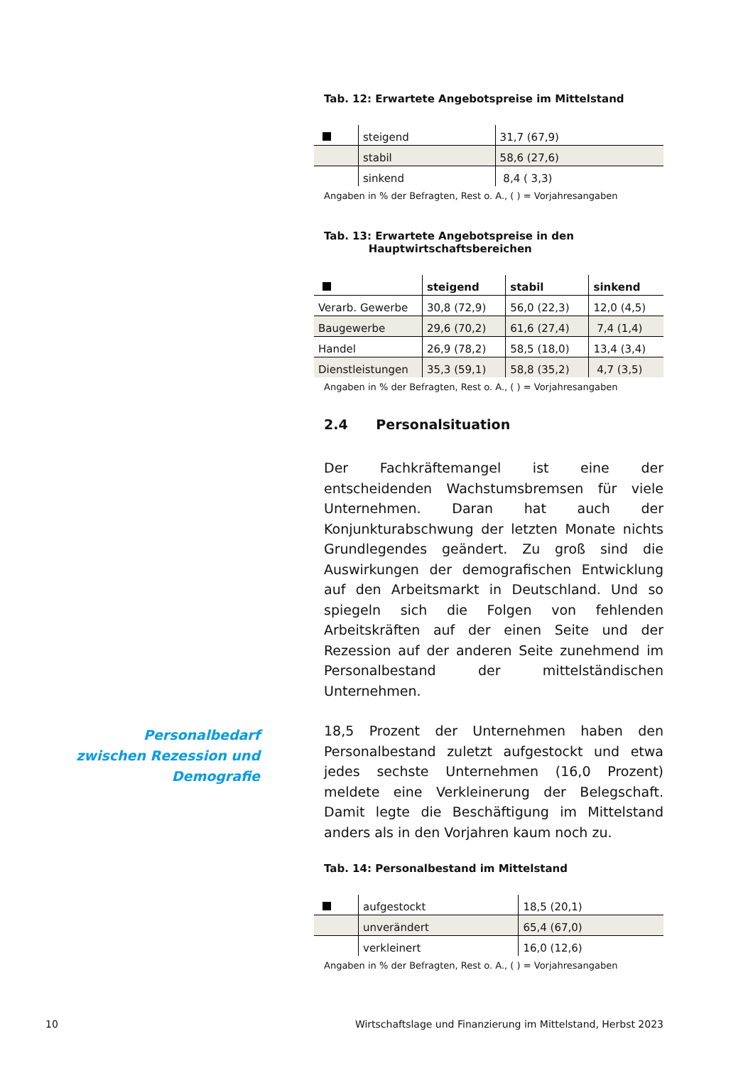Tab. 12: Erwartete Angebotspreise im Mittelstand
| | steigend | 31,7 (67,9) |
| | stabil | 58,6 (27,6) |
| | sinkend | 8,4 ( 3,3) |
Angaben in % der Befragten, Rest o. A., ( ) = Vorjahresangaben
Tab. 13: Erwartete Angebotspreise in den
Hauptwirtschaftsbereichen
| | steigend | stabil | sinkend |
| --- | --- | --- | --- |
| Verarb. Gewerbe | 30,8 (72,9) | 56,0 (22,3) | 12,0 (4,5) |
| Baugewerbe | 29,6 (70,2) | 61,6 (27,4) | 7,4 (1,4) |
| Handel | 26,9 (78,2) | 58,5 (18,0) | 13,4 (3,4) |
| Dienstleistungen | 35,3 (59,1) | 58,8 (35,2) | 4,7 (3,5) |
Angaben in % der Befragten, Rest o. A., ( ) = Vorjahresangaben
2.4 Personalsituation
Der Fachkräftemangel ist eine der entscheidenden Wachstumsbremsen für viele Unternehmen. Daran hat auch der Konjunkturabschwung der letzten Monate nichts Grundlegendes geändert. Zu groß sind die Auswirkungen der demografischen Entwicklung auf den Arbeitsmarkt in Deutschland. Und so spiegeln sich die Folgen von fehlenden Arbeitskräften auf der einen Seite und der Rezession auf der anderen Seite zunehmend im Personalbestand der mittelständischen Unternehmen.
18,5 Prozent der Unternehmen haben den Personalbestand zuletzt aufgestockt und etwa jedes sechste Unternehmen (16,0 Prozent) meldete eine Verkleinerung der Belegschaft. Damit legte die Beschäftigung im Mittelstand anders als in den Vorjahren kaum noch zu.
Tab. 14: Personalbestand im Mittelstand
| | aufgestockt | 18,5 (20,1) |
| | unverändert | 65,4 (67,0) |
| | verkleinert | 16,0 (12,6) |
Angaben in % der Befragten, Rest o. A., ( ) = Vorjahresangaben
Personalbedarf zwischen Rezession und Demografie
10 Wirtschaftslage und Finanzierung im Mittelstand, Herbst 2023